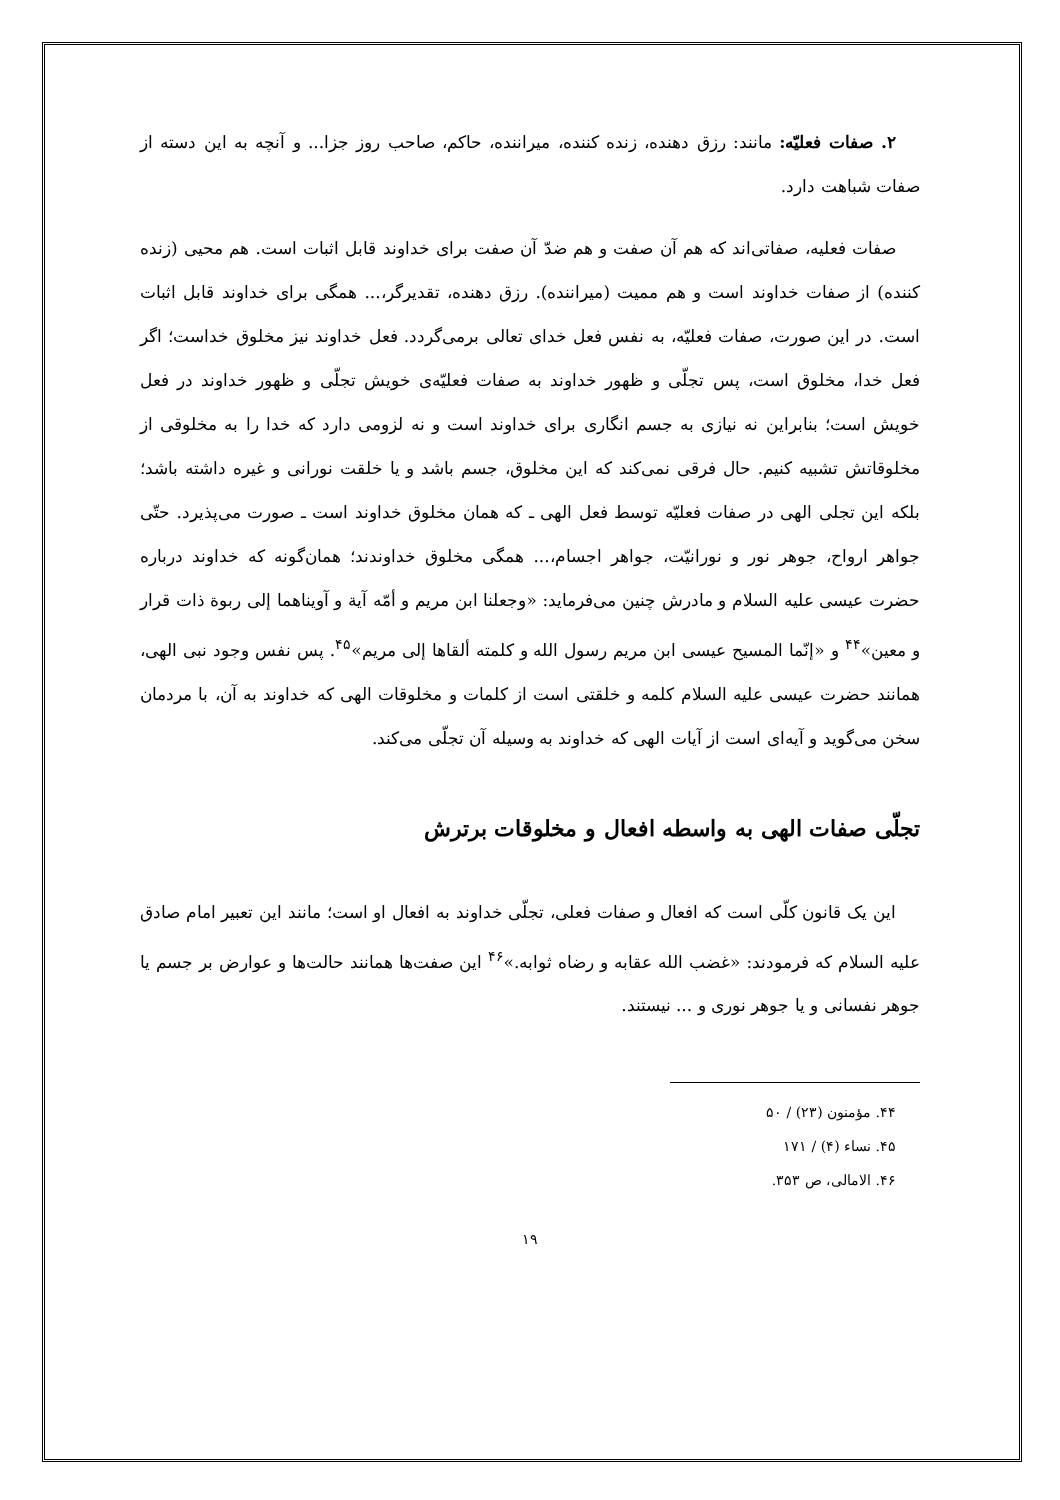۲. صفات فعليّه: مانند: رزق دهنده، زنده کننده، ميراننده، حاکم، صاحب روز جزا... و آنچه به اين دسته از صفات شباهت دارد.
صفات فعليه، صفاتی‌اند که هم آن صفت و هم ضدّ آن صفت برای خداوند قابل اثبات است. هم محيی (زنده کننده) از صفات خداوند است و هم مميت (ميراننده). رزق دهنده، تقديرگر،... همگی برای خداوند قابل اثبات است. در اين صورت، صفات فعليّه، به نفس فعل خدای تعالی برمی‌گردد. فعل خداوند نيز مخلوق خداست؛ اگر فعل خدا، مخلوق است، پس تجلّی و ظهور خداوند به صفات فعليّه‌ی خويش تجلّی و ظهور خداوند در فعل خويش است؛ بنابراين نه نيازی به جسم انگاری برای خداوند است و نه لزومی دارد که خدا را به مخلوقی از مخلوقاتش تشبيه کنيم. حال فرقی نمی‌کند که اين مخلوق، جسم باشد و يا خلقت نورانی و غيره داشته باشد؛ بلکه اين تجلی الهی در صفات فعليّه توسط فعل الهی ـ که همان مخلوق خداوند است ـ صورت می‌پذيرد. حتّی جواهر ارواح، جوهر نور و نورانيّت، جواهر اجسام،... همگی مخلوق خداوندند؛ همان‌گونه که خداوند درباره حضرت عيسی عليه السلام و مادرش چنين می‌فرمايد: «وجعلنا ابن مريم و أمّه آية و آويناهما إلی ربوة ذات قرار و معين»<sup>۴۴</sup> و «إنّما المسيح عيسی ابن مريم رسول الله و کلمته ألقاها إلی مريم»<sup>۴۵</sup>. پس نفس وجود نبی الهی، همانند حضرت عيسی عليه السلام کلمه و خلقتی است از کلمات و مخلوقات الهی که خداوند به آن، با مردمان سخن می‌گويد و آيه‌ای است از آيات الهی که خداوند به وسيله آن تجلّی می‌کند.
تجلّی صفات الهی به واسطه افعال و مخلوقات برترش
اين يک قانون کلّی است که افعال و صفات فعلی، تجلّی خداوند به افعال او است؛ مانند اين تعبير امام صادق عليه السلام که فرمودند: «غضب الله عقابه و رضاه ثوابه.»<sup>۴۶</sup> اين صفت‌ها همانند حالت‌ها و عوارض بر جسم يا جوهر نفسانی و يا جوهر نوری و ... نيستند.
۴۴. مؤمنون (۲۳) / ۵۰
۴۵. نساء (۴) / ۱۷۱
۴۶. الامالی، ص ۳۵۳.
۱۹